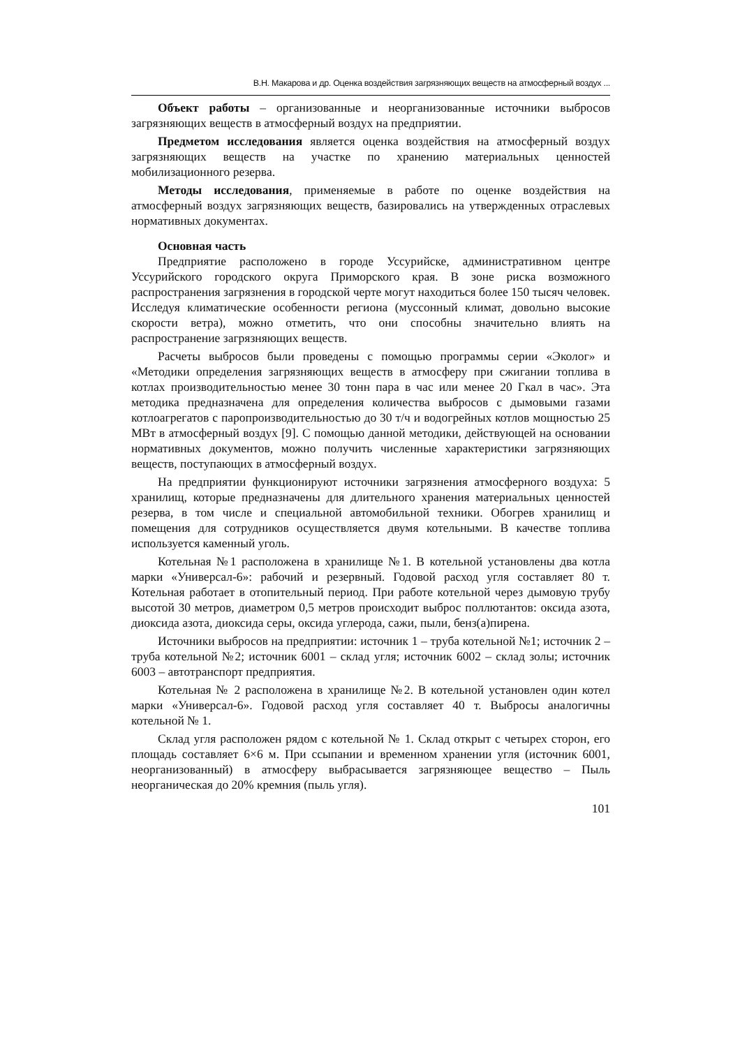В.Н. Макарова и др. Оценка воздействия загрязняющих веществ на атмосферный воздух ...
Объект работы – организованные и неорганизованные источники выбросов загрязняющих веществ в атмосферный воздух на предприятии.
Предметом исследования является оценка воздействия на атмосферный воздух загрязняющих веществ на участке по хранению материальных ценностей мобилизационного резерва.
Методы исследования, применяемые в работе по оценке воздействия на атмосферный воздух загрязняющих веществ, базировались на утвержденных отраслевых нормативных документах.
Основная часть
Предприятие расположено в городе Уссурийске, административном центре Уссурийского городского округа Приморского края. В зоне риска возможного распространения загрязнения в городской черте могут находиться более 150 тысяч человек. Исследуя климатические особенности региона (муссонный климат, довольно высокие скорости ветра), можно отметить, что они способны значительно влиять на распространение загрязняющих веществ.
Расчеты выбросов были проведены с помощью программы серии «Эколог» и «Методики определения загрязняющих веществ в атмосферу при сжигании топлива в котлах производительностью менее 30 тонн пара в час или менее 20 Гкал в час». Эта методика предназначена для определения количества выбросов с дымовыми газами котлоагрегатов с паропроизводительностью до 30 т/ч и водогрейных котлов мощностью 25 МВт в атмосферный воздух [9]. С помощью данной методики, действующей на основании нормативных документов, можно получить численные характеристики загрязняющих веществ, поступающих в атмосферный воздух.
На предприятии функционируют источники загрязнения атмосферного воздуха: 5 хранилищ, которые предназначены для длительного хранения материальных ценностей резерва, в том числе и специальной автомобильной техники. Обогрев хранилищ и помещения для сотрудников осуществляется двумя котельными. В качестве топлива используется каменный уголь.
Котельная №1 расположена в хранилище №1. В котельной установлены два котла марки «Универсал-6»: рабочий и резервный. Годовой расход угля составляет 80 т. Котельная работает в отопительный период. При работе котельной через дымовую трубу высотой 30 метров, диаметром 0,5 метров происходит выброс поллютантов: оксида азота, диоксида азота, диоксида серы, оксида углерода, сажи, пыли, бенз(а)пирена.
Источники выбросов на предприятии: источник 1 – труба котельной №1; источник 2 – труба котельной №2; источник 6001 – склад угля; источник 6002 – склад золы; источник 6003 – автотранспорт предприятия.
Котельная № 2 расположена в хранилище №2. В котельной установлен один котел марки «Универсал-6». Годовой расход угля составляет 40 т. Выбросы аналогичны котельной № 1.
Склад угля расположен рядом с котельной № 1. Склад открыт с четырех сторон, его площадь составляет 6×6 м. При ссыпании и временном хранении угля (источник 6001, неорганизованный) в атмосферу выбрасывается загрязняющее вещество – Пыль неорганическая до 20% кремния (пыль угля).
101